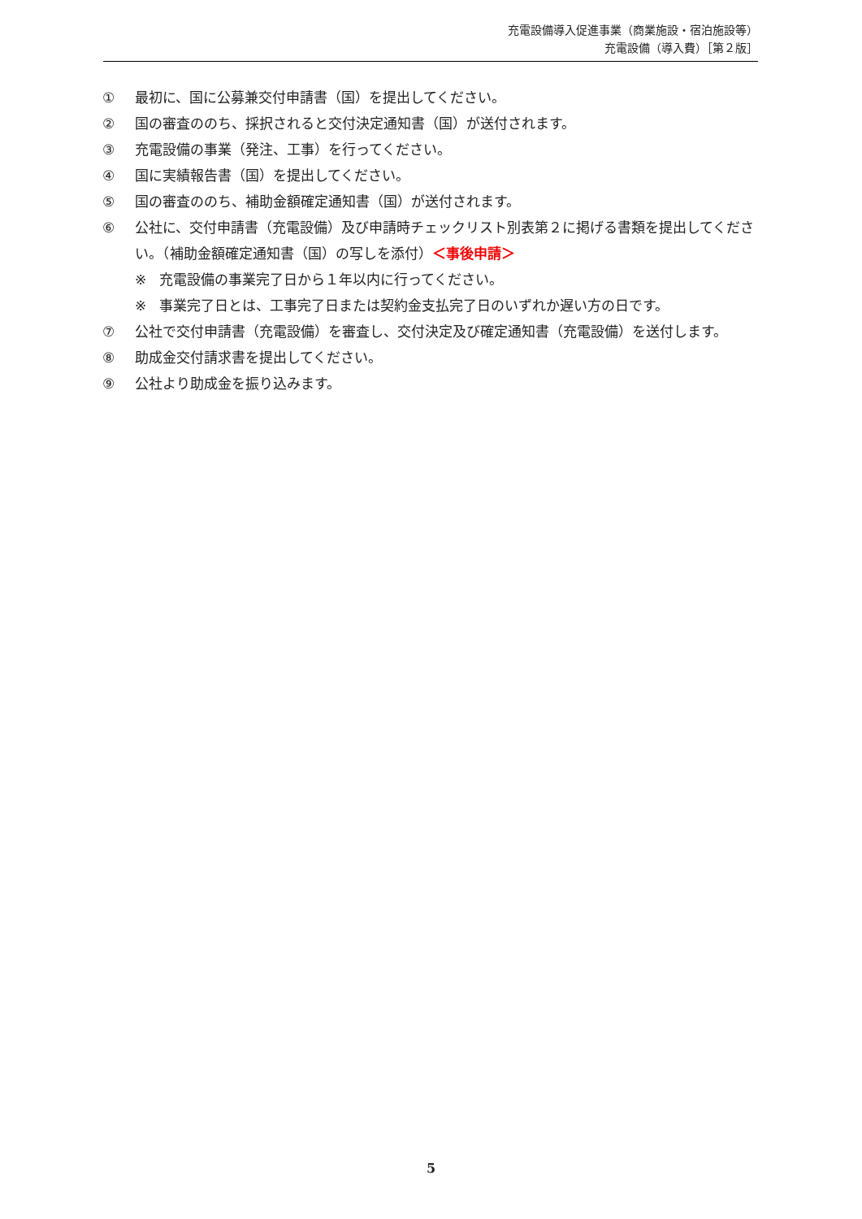充電設備導入促進事業（商業施設・宿泊施設等）
充電設備（導入費）［第２版］
① 最初に、国に公募兼交付申請書（国）を提出してください。
② 国の審査ののち、採択されると交付決定通知書（国）が送付されます。
③ 充電設備の事業（発注、工事）を行ってください。
④ 国に実績報告書（国）を提出してください。
⑤ 国の審査ののち、補助金額確定通知書（国）が送付されます。
⑥ 公社に、交付申請書（充電設備）及び申請時チェックリスト別表第２に掲げる書類を提出してください。（補助金額確定通知書（国）の写しを添付）＜事後申請＞
※ 充電設備の事業完了日から１年以内に行ってください。
※ 事業完了日とは、工事完了日または契約金支払完了日のいずれか遅い方の日です。
⑦ 公社で交付申請書（充電設備）を審査し、交付決定及び確定通知書（充電設備）を送付します。
⑧ 助成金交付請求書を提出してください。
⑨ 公社より助成金を振り込みます。
5